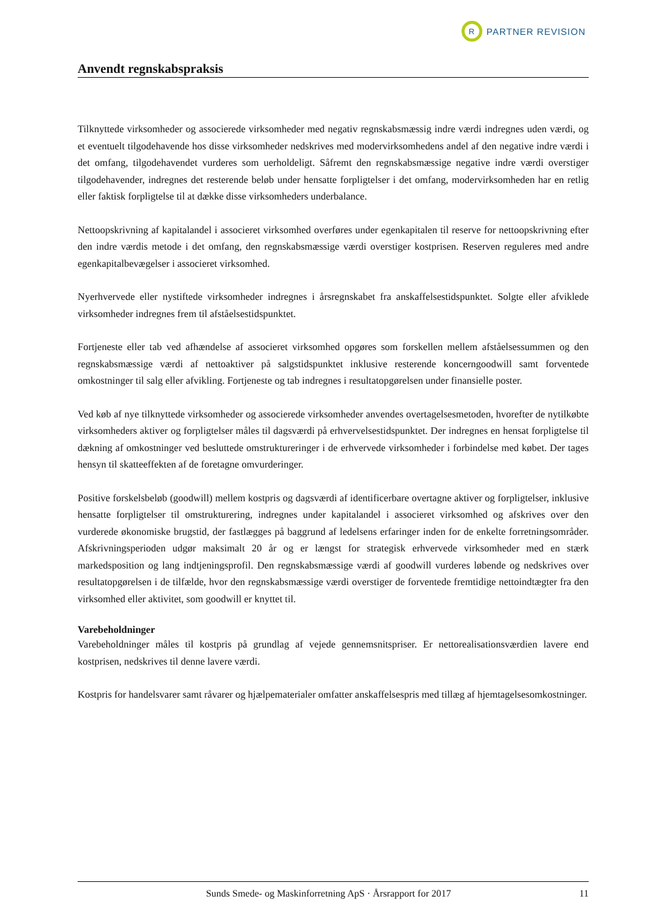R
PARTNER REVISION
Anvendt regnskabspraksis
Tilknyttede virksomheder og associerede virksomheder med negativ regnskabsmæssig indre værdi indregnes uden værdi, og et eventuelt tilgodehavende hos disse virksomheder nedskrives med modervirksomhedens andel af den negative indre værdi i det omfang, tilgodehavendet vurderes som uerholdeligt. Såfremt den regnskabsmæssige negative indre værdi overstiger tilgodehavender, indregnes det resterende beløb under hensatte forpligtelser i det omfang, modervirksomheden har en retlig eller faktisk forpligtelse til at dække disse virksomheders underbalance.
Nettoopskrivning af kapitalandel i associeret virksomhed overføres under egenkapitalen til reserve for nettoopskrivning efter den indre værdis metode i det omfang, den regnskabsmæssige værdi overstiger kostprisen. Reserven reguleres med andre egenkapitalbevægelser i associeret virksomhed.
Nyerhvervede eller nystiftede virksomheder indregnes i årsregnskabet fra anskaffelsestidspunktet. Solgte eller afviklede virksomheder indregnes frem til afståelsestidspunktet.
Fortjeneste eller tab ved afhændelse af associeret virksomhed opgøres som forskellen mellem afståelsessummen og den regnskabsmæssige værdi af nettoaktiver på salgstidspunktet inklusive resterende koncerngoodwill samt forventede omkostninger til salg eller afvikling. Fortjeneste og tab indregnes i resultatopgørelsen under finansielle poster.
Ved køb af nye tilknyttede virksomheder og associerede virksomheder anvendes overtagelsesmetoden, hvorefter de nytilkøbte virksomheders aktiver og forpligtelser måles til dagsværdi på erhvervelsestidspunktet. Der indregnes en hensat forpligtelse til dækning af omkostninger ved besluttede omstruktureringer i de erhvervede virksomheder i forbindelse med købet. Der tages hensyn til skatteeffekten af de foretagne omvurderinger.
Positive forskelsbeløb (goodwill) mellem kostpris og dagsværdi af identificerbare overtagne aktiver og forpligtelser, inklusive hensatte forpligtelser til omstrukturering, indregnes under kapitalandel i associeret virksomhed og afskrives over den vurderede økonomiske brugstid, der fastlægges på baggrund af ledelsens erfaringer inden for de enkelte forretningsområder. Afskrivningsperioden udgør maksimalt 20 år og er længst for strategisk erhvervede virksomheder med en stærk markedsposition og lang indtjeningsprofil. Den regnskabsmæssige værdi af goodwill vurderes løbende og nedskrives over resultatopgørelsen i de tilfælde, hvor den regnskabsmæssige værdi overstiger de forventede fremtidige nettoindtægter fra den virksomhed eller aktivitet, som goodwill er knyttet til.
Varebeholdninger
Varebeholdninger måles til kostpris på grundlag af vejede gennemsnitspriser. Er nettorealisationsværdien lavere end kostprisen, nedskrives til denne lavere værdi.
Kostpris for handelsvarer samt råvarer og hjælpematerialer omfatter anskaffelsespris med tillæg af hjemtagelsesomkostninger.
Sunds Smede- og Maskinforretning ApS · Årsrapport for 2017 11